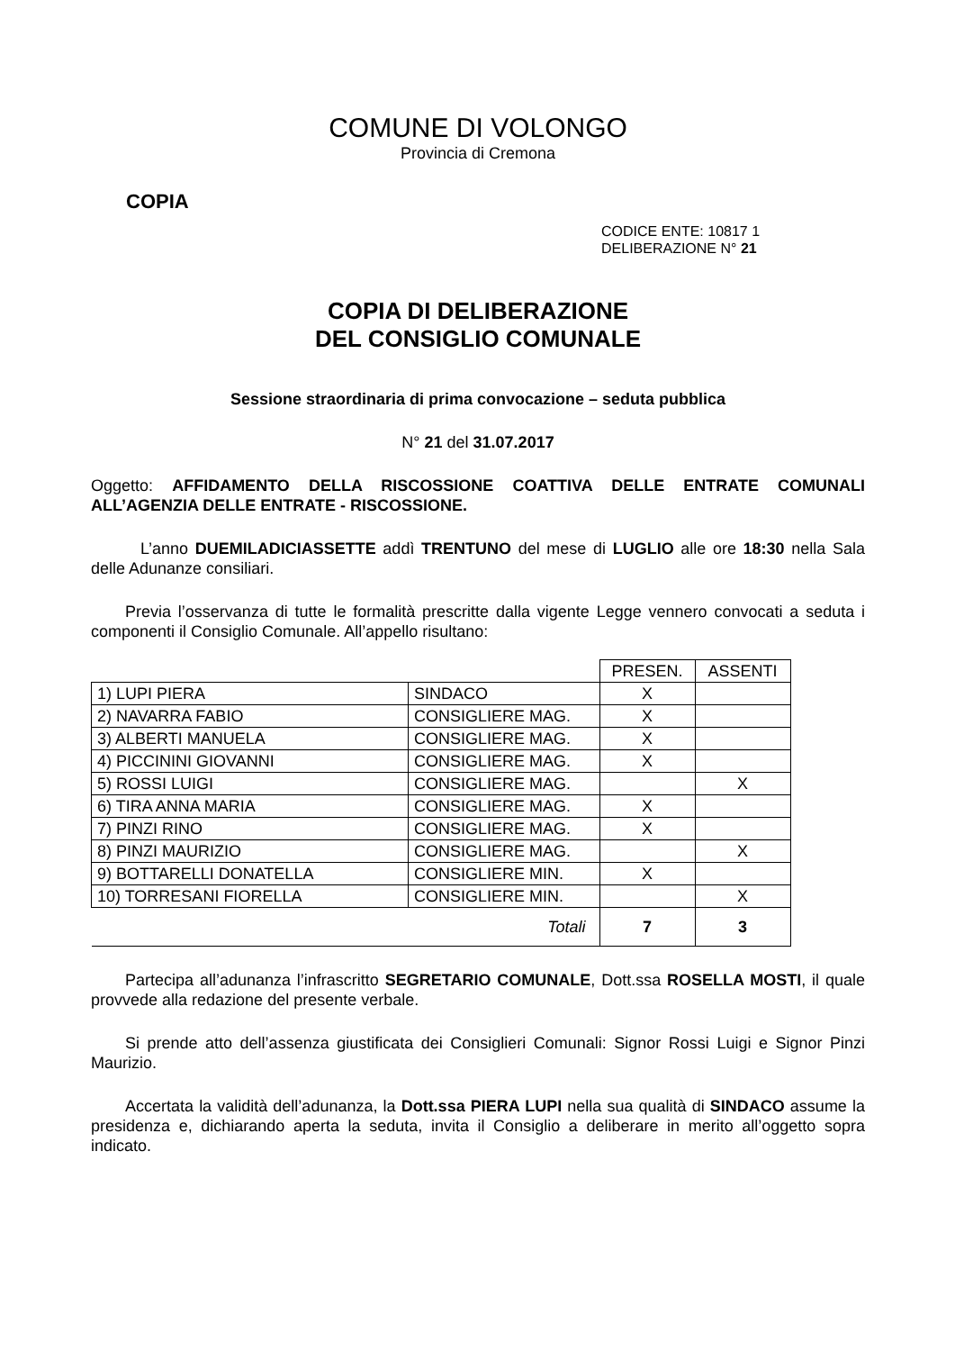COMUNE DI VOLONGO
Provincia di Cremona
COPIA
CODICE ENTE: 10817 1
DELIBERAZIONE N° 21
COPIA DI DELIBERAZIONE
DEL CONSIGLIO COMUNALE
Sessione straordinaria di prima convocazione – seduta pubblica
N° 21 del 31.07.2017
Oggetto: AFFIDAMENTO DELLA RISCOSSIONE COATTIVA DELLE ENTRATE COMUNALI ALL’AGENZIA DELLE ENTRATE - RISCOSSIONE.
L’anno DUEMILADICIASSETTE addì TRENTUNO del mese di LUGLIO alle ore 18:30 nella Sala delle Adunanze consiliari.
Previa l’osservanza di tutte le formalità prescritte dalla vigente Legge vennero convocati a seduta i componenti il Consiglio Comunale. All’appello risultano:
| | | PRESEN. | ASSENTI |
| 1) LUPI PIERA | SINDACO | X | |
| 2) NAVARRA FABIO | CONSIGLIERE MAG. | X | |
| 3) ALBERTI MANUELA | CONSIGLIERE MAG. | X | |
| 4) PICCININI GIOVANNI | CONSIGLIERE MAG. | X | |
| 5) ROSSI LUIGI | CONSIGLIERE MAG. | | X |
| 6) TIRA ANNA MARIA | CONSIGLIERE MAG. | X | |
| 7) PINZI RINO | CONSIGLIERE MAG. | X | |
| 8) PINZI MAURIZIO | CONSIGLIERE MAG. | | X |
| 9) BOTTARELLI DONATELLA | CONSIGLIERE MIN. | X | |
| 10) TORRESANI FIORELLA | CONSIGLIERE MIN. | | X |
| Totali | | 7 | 3 |
Partecipa all’adunanza l’infrascritto SEGRETARIO COMUNALE, Dott.ssa ROSELLA MOSTI, il quale provvede alla redazione del presente verbale.
Si prende atto dell’assenza giustificata dei Consiglieri Comunali: Signor Rossi Luigi e Signor Pinzi Maurizio.
Accertata la validità dell’adunanza, la Dott.ssa PIERA LUPI nella sua qualità di SINDACO assume la presidenza e, dichiarando aperta la seduta, invita il Consiglio a deliberare in merito all’oggetto sopra indicato.